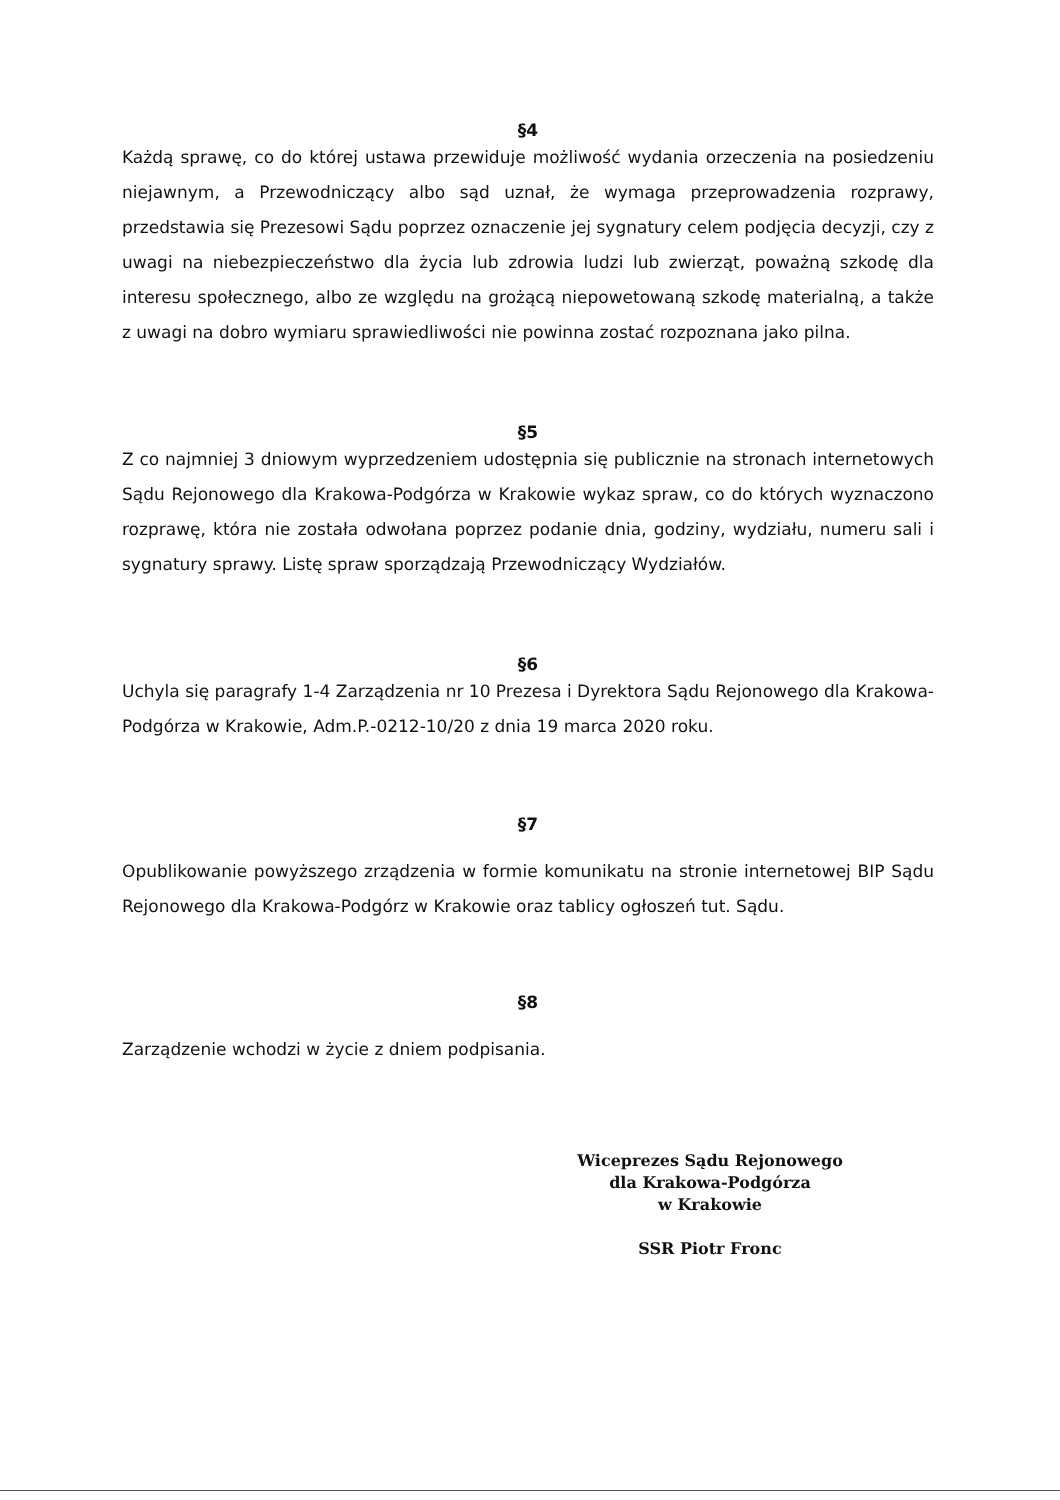§4
Każdą sprawę, co do której ustawa przewiduje możliwość wydania orzeczenia na posiedzeniu niejawnym, a Przewodniczący albo sąd uznał, że wymaga przeprowadzenia rozprawy, przedstawia się Prezesowi Sądu poprzez oznaczenie jej sygnatury celem podjęcia decyzji, czy z uwagi na niebezpieczeństwo dla życia lub zdrowia ludzi lub zwierząt, poważną szkodę dla interesu społecznego, albo ze względu na grożącą niepowetowaną szkodę materialną, a także z uwagi na dobro wymiaru sprawiedliwości nie powinna zostać rozpoznana jako pilna.
§5
Z co najmniej 3 dniowym wyprzedzeniem udostępnia się publicznie na stronach internetowych Sądu Rejonowego dla Krakowa-Podgórza w Krakowie wykaz spraw, co do których wyznaczono rozprawę, która nie została odwołana poprzez podanie dnia, godziny, wydziału, numeru sali i sygnatury sprawy. Listę spraw sporządzają Przewodniczący Wydziałów.
§6
Uchyla się paragrafy 1-4 Zarządzenia nr 10 Prezesa i Dyrektora Sądu Rejonowego dla Krakowa-Podgórza w Krakowie, Adm.P.-0212-10/20 z dnia 19 marca 2020 roku.
§7
Opublikowanie powyższego zrządzenia w formie komunikatu na stronie internetowej BIP Sądu Rejonowego dla Krakowa-Podgórz w Krakowie oraz tablicy ogłoszeń tut. Sądu.
§8
Zarządzenie wchodzi w życie z dniem podpisania.
Wiceprezes Sądu Rejonowego
dla Krakowa-Podgórza
w Krakowie
SSR Piotr Fronc